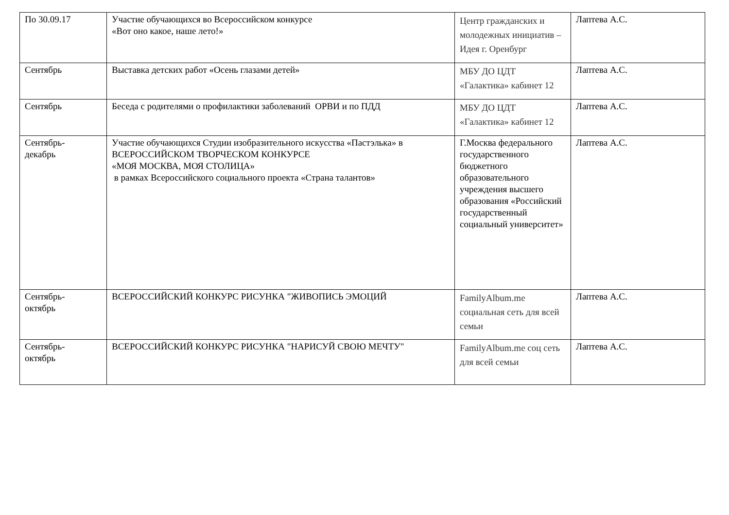| По 30.09.17 | Участие обучающихся во Всероссийском конкурсе «Вот оно какое, наше лето!» | Центр гражданских и молодежных инициатив – Идея г. Оренбург | Лаптева А.С. |
| Сентябрь | Выставка детских работ «Осень глазами детей» | МБУ ДО ЦДТ «Галактика» кабинет 12 | Лаптева А.С. |
| Сентябрь | Беседа с родителями о профилактики заболеваний ОРВИ и по ПДД | МБУ ДО ЦДТ «Галактика» кабинет 12 | Лаптева А.С. |
| Сентябрь- декабрь | Участие обучающихся Студии изобразительного искусства «Пастэлька» в ВСЕРОССИЙСКОМ ТВОРЧЕСКОМ КОНКУРСЕ «МОЯ МОСКВА, МОЯ СТОЛИЦА» в рамках Всероссийского социального проекта «Страна талантов» | Г.Москва федерального государственного бюджетного образовательного учреждения высшего образования «Российский государственный социальный университет» | Лаптева А.С. |
| Сентябрь- октябрь | ВСЕРОССИЙСКИЙ КОНКУРС РИСУНКА "ЖИВОПИСЬ ЭМОЦИЙ | FamilyAlbum.me социальная сеть для всей семьи | Лаптева А.С. |
| Сентябрь- октябрь | ВСЕРОССИЙСКИЙ КОНКУРС РИСУНКА "НАРИСУЙ СВОЮ МЕЧТУ" | FamilyAlbum.me соц сеть для всей семьи | Лаптева А.С. |